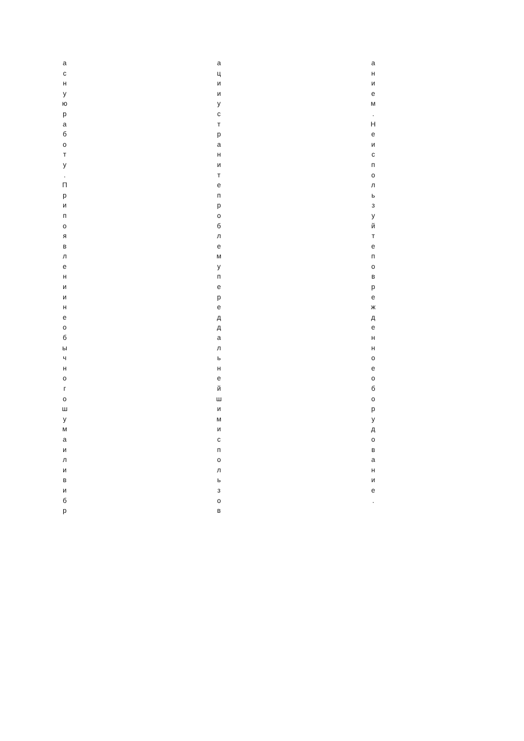аснуюработу.
Припоявлениинеобычногошумаиливибр
ацииустранитепроблемупереддальнейшимиспользов
анием.
Неиспользуйтеповрежденноеоборудование.